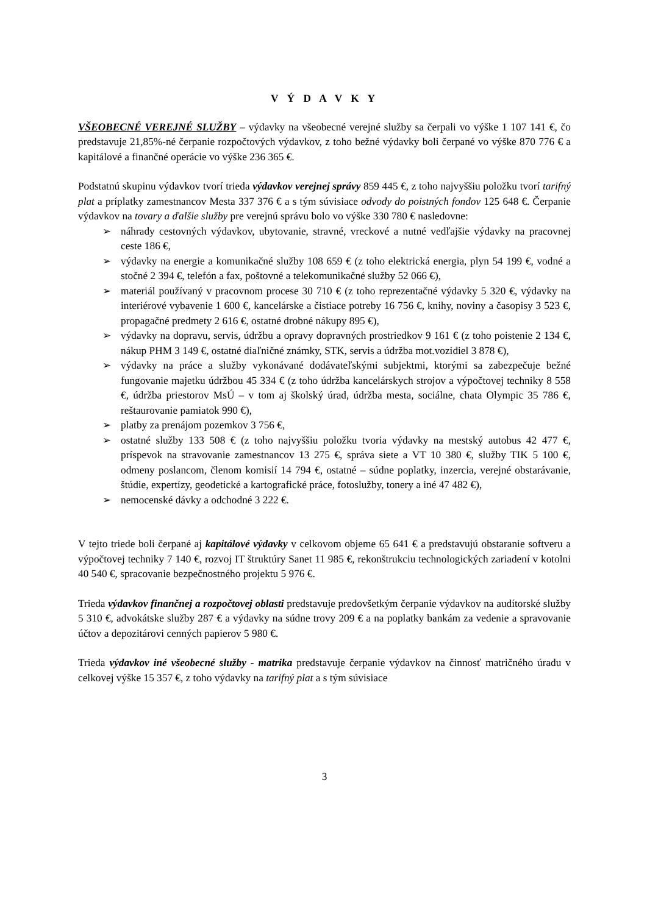V Ý D A V K Y
VŠEOBECNÉ VEREJNÉ SLUŽBY – výdavky na všeobecné verejné služby sa čerpali vo výške 1 107 141 €, čo predstavuje 21,85%-né čerpanie rozpočtových výdavkov, z toho bežné výdavky boli čerpané vo výške 870 776 € a kapitálové a finančné operácie vo výške 236 365 €.
Podstatnú skupinu výdavkov tvorí trieda výdavkov verejnej správy 859 445 €, z toho najvyššiu položku tvorí tarifný plat a príplatky zamestnancov Mesta 337 376 € a s tým súvisiace odvody do poistných fondov 125 648 €. Čerpanie výdavkov na tovary a ďalšie služby pre verejnú správu bolo vo výške 330 780 € nasledovne:
➢ náhrady cestovných výdavkov, ubytovanie, stravné, vreckové a nutné vedľajšie výdavky na pracovnej ceste 186 €,
➢ výdavky na energie a komunikačné služby 108 659 € (z toho elektrická energia, plyn 54 199 €, vodné a stočné 2 394 €, telefón a fax, poštovné a telekomunikačné služby 52 066 €),
➢ materiál používaný v pracovnom procese 30 710 € (z toho reprezentačné výdavky 5 320 €, výdavky na interiérové vybavenie 1 600 €, kancelárske a čistiace potreby 16 756 €, knihy, noviny a časopisy 3 523 €, propagačné predmety 2 616 €, ostatné drobné nákupy 895 €),
➢ výdavky na dopravu, servis, údržbu a opravy dopravných prostriedkov 9 161 € (z toho poistenie 2 134 €, nákup PHM 3 149 €, ostatné diaľničné známky, STK, servis a údržba mot.vozidiel 3 878 €),
➢ výdavky na práce a služby vykonávané dodávateľskými subjektmi, ktorými sa zabezpečuje bežné fungovanie majetku údržbou 45 334 € (z toho údržba kancelárskych strojov a výpočtovej techniky 8 558 €, údržba priestorov MsÚ – v tom aj školský úrad, údržba mesta, sociálne, chata Olympic 35 786 €, reštaurovanie pamiatok 990 €),
➢ platby za prenájom pozemkov 3 756 €,
➢ ostatné služby 133 508 € (z toho najvyššiu položku tvoria výdavky na mestský autobus 42 477 €, príspevok na stravovanie zamestnancov 13 275 €, správa siete a VT 10 380 €, služby TIK 5 100 €, odmeny poslancom, členom komisií 14 794 €, ostatné – súdne poplatky, inzercia, verejné obstarávanie, štúdie, expertízy, geodetické a kartografické práce, fotoslužby, tonery a iné 47 482 €),
➢ nemocenské dávky a odchodné 3 222 €.
V tejto triede boli čerpané aj kapitálové výdavky v celkovom objeme 65 641 € a predstavujú obstaranie softveru a výpočtovej techniky 7 140 €, rozvoj IT štruktúry Sanet 11 985 €, rekonštrukciu technologických zariadení v kotolni 40 540 €, spracovanie bezpečnostného projektu 5 976 €.
Trieda výdavkov finančnej a rozpočtovej oblasti predstavuje predovšetkým čerpanie výdavkov na audítorské služby 5 310 €, advokátske služby 287 € a výdavky na súdne trovy 209 € a na poplatky bankám za vedenie a spravovanie účtov a depozitárovi cenných papierov 5 980 €.
Trieda výdavkov iné všeobecné služby - matrika predstavuje čerpanie výdavkov na činnosť matričného úradu v celkovej výške 15 357 €, z toho výdavky na tarifný plat a s tým súvisiace
3